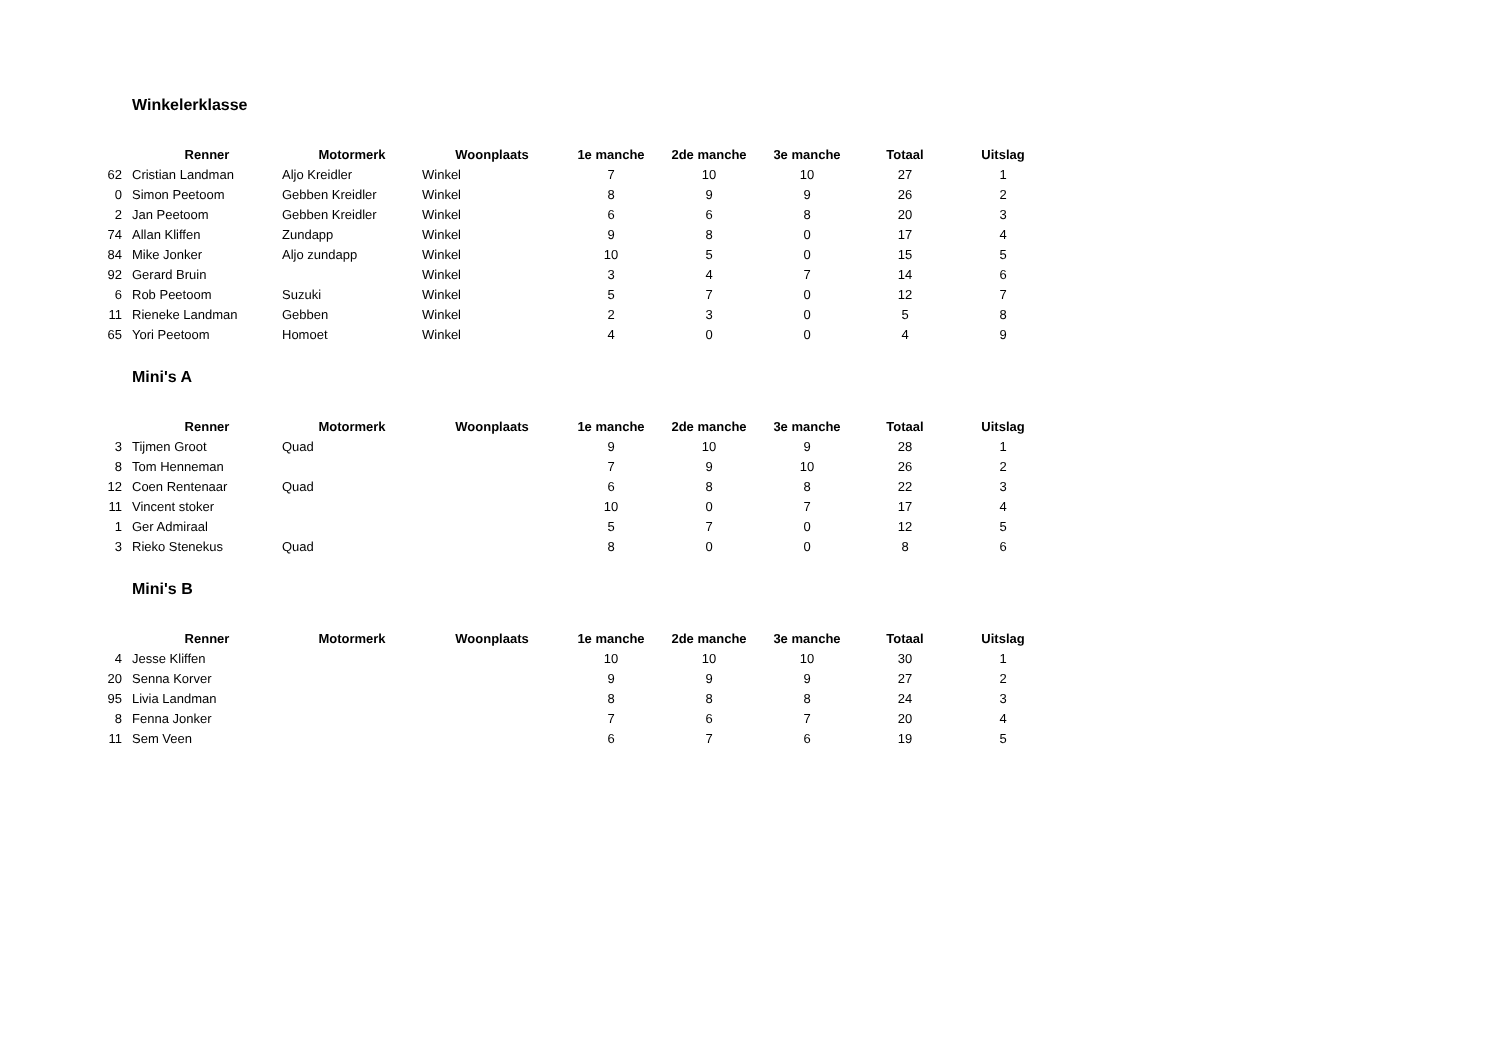Winkelerklasse
| | Renner | Motormerk | Woonplaats | 1e manche | 2de manche | 3e manche | Totaal | Uitslag |
| --- | --- | --- | --- | --- | --- | --- | --- | --- |
| 62 | Cristian Landman | Aljo Kreidler | Winkel | 7 | 10 | 10 | 27 | 1 |
| 0 | Simon Peetoom | Gebben Kreidler | Winkel | 8 | 9 | 9 | 26 | 2 |
| 2 | Jan Peetoom | Gebben Kreidler | Winkel | 6 | 6 | 8 | 20 | 3 |
| 74 | Allan Kliffen | Zundapp | Winkel | 9 | 8 | 0 | 17 | 4 |
| 84 | Mike Jonker | Aljo zundapp | Winkel | 10 | 5 | 0 | 15 | 5 |
| 92 | Gerard Bruin | | Winkel | 3 | 4 | 7 | 14 | 6 |
| 6 | Rob Peetoom | Suzuki | Winkel | 5 | 7 | 0 | 12 | 7 |
| 11 | Rieneke Landman | Gebben | Winkel | 2 | 3 | 0 | 5 | 8 |
| 65 | Yori Peetoom | Homoet | Winkel | 4 | 0 | 0 | 4 | 9 |
Mini's A
| | Renner | Motormerk | Woonplaats | 1e manche | 2de manche | 3e manche | Totaal | Uitslag |
| --- | --- | --- | --- | --- | --- | --- | --- | --- |
| 3 | Tijmen Groot | Quad | | 9 | 10 | 9 | 28 | 1 |
| 8 | Tom Henneman | | | 7 | 9 | 10 | 26 | 2 |
| 12 | Coen Rentenaar | Quad | | 6 | 8 | 8 | 22 | 3 |
| 11 | Vincent stoker | | | 10 | 0 | 7 | 17 | 4 |
| 1 | Ger Admiraal | | | 5 | 7 | 0 | 12 | 5 |
| 3 | Rieko Stenekus | Quad | | 8 | 0 | 0 | 8 | 6 |
Mini's B
| | Renner | Motormerk | Woonplaats | 1e manche | 2de manche | 3e manche | Totaal | Uitslag |
| --- | --- | --- | --- | --- | --- | --- | --- | --- |
| 4 | Jesse Kliffen | | | 10 | 10 | 10 | 30 | 1 |
| 20 | Senna Korver | | | 9 | 9 | 9 | 27 | 2 |
| 95 | Livia Landman | | | 8 | 8 | 8 | 24 | 3 |
| 8 | Fenna Jonker | | | 7 | 6 | 7 | 20 | 4 |
| 11 | Sem Veen | | | 6 | 7 | 6 | 19 | 5 |